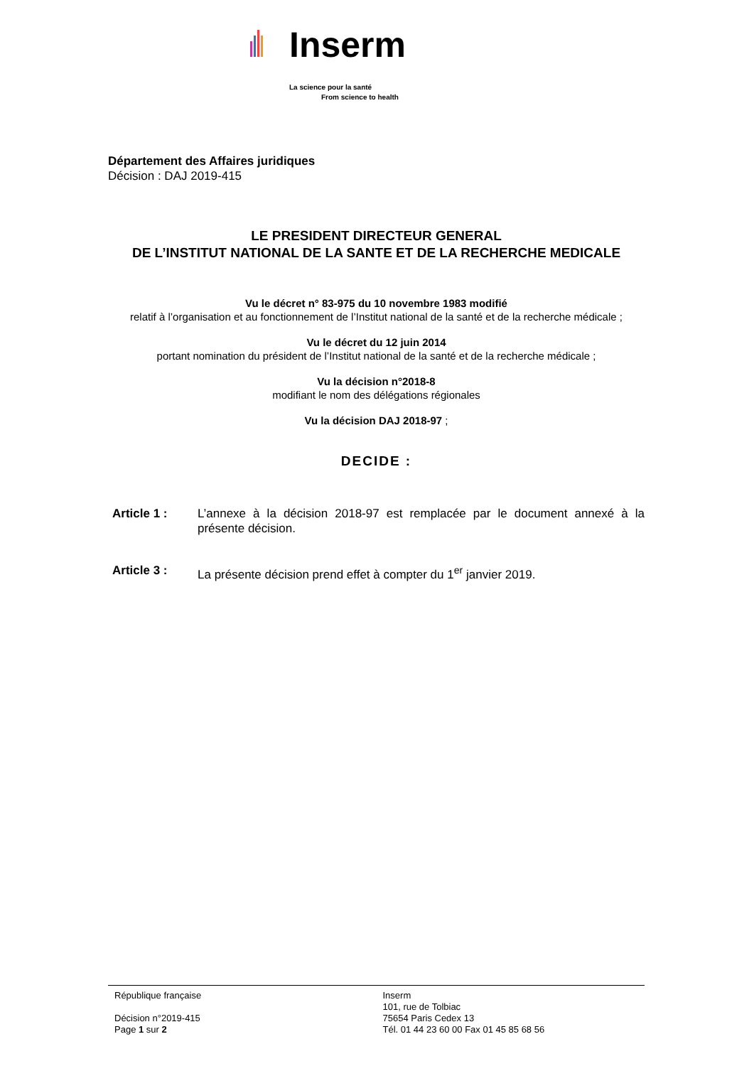Inserm
La science pour la santé
From science to health
Département des Affaires juridiques
Décision : DAJ 2019-415
LE PRESIDENT DIRECTEUR GENERAL
DE L’INSTITUT NATIONAL DE LA SANTE ET DE LA RECHERCHE MEDICALE
Vu le décret n° 83-975 du 10 novembre 1983 modifié
relatif à l’organisation et au fonctionnement de l’Institut national de la santé et de la recherche médicale ;
Vu le décret du 12 juin 2014
portant nomination du président de l’Institut national de la santé et de la recherche médicale ;
Vu la décision n°2018-8
modifiant le nom des délégations régionales
Vu la décision DAJ 2018-97 ;
DECIDE :
Article 1 : L’annexe à la décision 2018-97 est remplacée par le document annexé à la présente décision.
Article 3 : La présente décision prend effet à compter du 1<sup>er</sup> janvier 2019.
République française
Décision n°2019-415
Page 1 sur 2
Inserm
101, rue de Tolbiac
75654 Paris Cedex 13
Tél. 01 44 23 60 00 Fax 01 45 85 68 56